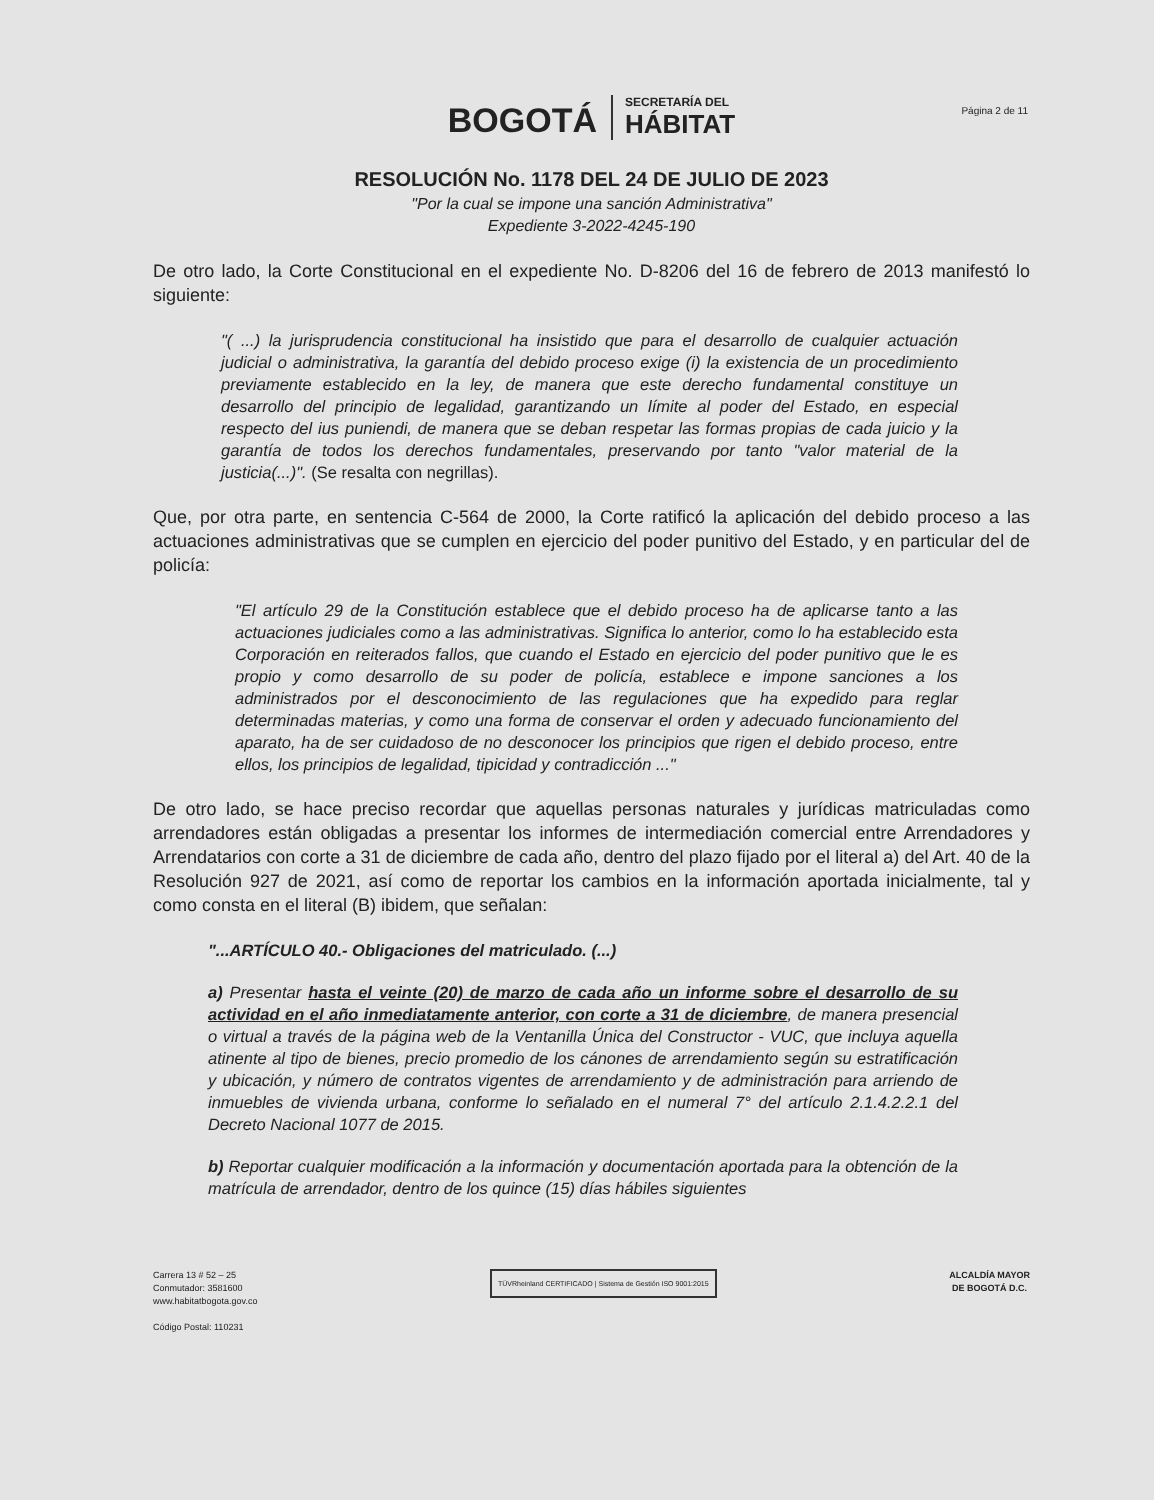BOGOTÁ
SECRETARÍA DEL
HÁBITAT
Página 2 de 11
RESOLUCIÓN No. 1178 DEL 24 DE JULIO DE 2023
"Por la cual se impone una sanción Administrativa"
Expediente 3-2022-4245-190
De otro lado, la Corte Constitucional en el expediente No. D-8206 del 16 de febrero de 2013 manifestó lo siguiente:
"( ...) la jurisprudencia constitucional ha insistido que para el desarrollo de cualquier actuación judicial o administrativa, la garantía del debido proceso exige (i) la existencia de un procedimiento previamente establecido en la ley, de manera que este derecho fundamental constituye un desarrollo del principio de legalidad, garantizando un límite al poder del Estado, en especial respecto del ius puniendi, de manera que se deban respetar las formas propias de cada juicio y la garantía de todos los derechos fundamentales, preservando por tanto "valor material de la justicia(...)". (Se resalta con negrillas).
Que, por otra parte, en sentencia C-564 de 2000, la Corte ratificó la aplicación del debido proceso a las actuaciones administrativas que se cumplen en ejercicio del poder punitivo del Estado, y en particular del de policía:
"El artículo 29 de la Constitución establece que el debido proceso ha de aplicarse tanto a las actuaciones judiciales como a las administrativas. Significa lo anterior, como lo ha establecido esta Corporación en reiterados fallos, que cuando el Estado en ejercicio del poder punitivo que le es propio y como desarrollo de su poder de policía, establece e impone sanciones a los administrados por el desconocimiento de las regulaciones que ha expedido para reglar determinadas materias, y como una forma de conservar el orden y adecuado funcionamiento del aparato, ha de ser cuidadoso de no desconocer los principios que rigen el debido proceso, entre ellos, los principios de legalidad, tipicidad y contradicción ..."
De otro lado, se hace preciso recordar que aquellas personas naturales y jurídicas matriculadas como arrendadores están obligadas a presentar los informes de intermediación comercial entre Arrendadores y Arrendatarios con corte a 31 de diciembre de cada año, dentro del plazo fijado por el literal a) del Art. 40 de la Resolución 927 de 2021, así como de reportar los cambios en la información aportada inicialmente, tal y como consta en el literal (B) ibidem, que señalan:
"...ARTÍCULO 40.- Obligaciones del matriculado. (...)
a) Presentar hasta el veinte (20) de marzo de cada año un informe sobre el desarrollo de su actividad en el año inmediatamente anterior, con corte a 31 de diciembre, de manera presencial o virtual a través de la página web de la Ventanilla Única del Constructor - VUC, que incluya aquella atinente al tipo de bienes, precio promedio de los cánones de arrendamiento según su estratificación y ubicación, y número de contratos vigentes de arrendamiento y de administración para arriendo de inmuebles de vivienda urbana, conforme lo señalado en el numeral 7° del artículo 2.1.4.2.2.1 del Decreto Nacional 1077 de 2015.
b) Reportar cualquier modificación a la información y documentación aportada para la obtención de la matrícula de arrendador, dentro de los quince (15) días hábiles siguientes
Carrera 13 # 52 – 25
Conmutador: 3581600
www.habitatbogota.gov.co
Código Postal: 110231
TÜVRheinland CERTIFICADO | Sistema de Gestión ISO 9001:2015
ALCALDÍA MAYOR
DE BOGOTÁ D.C.